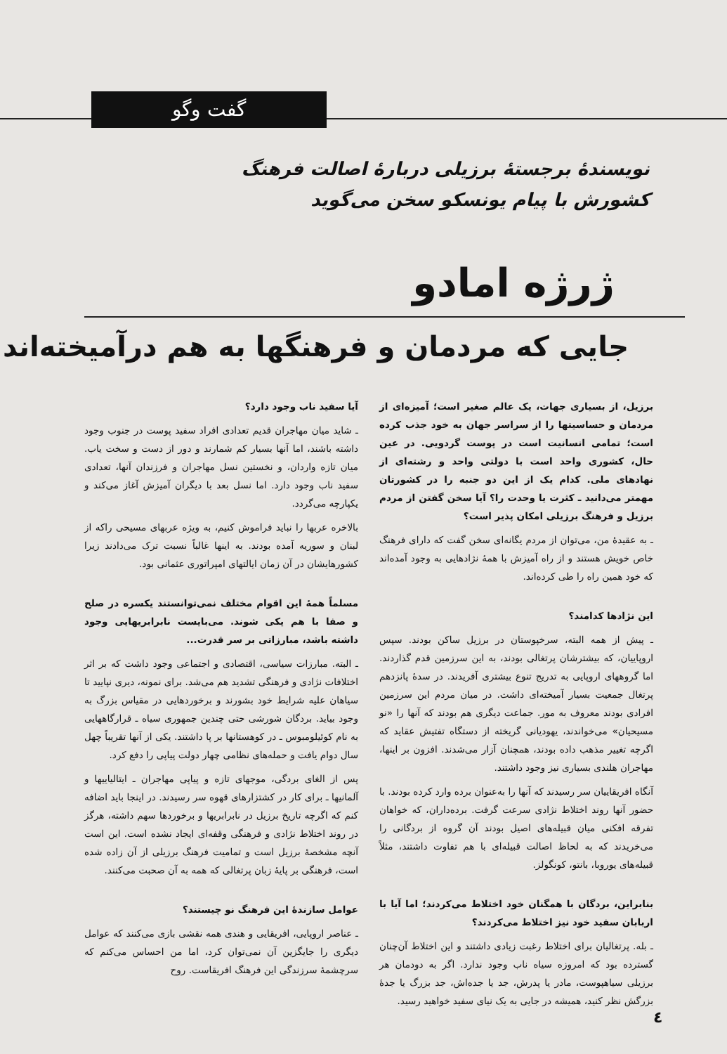گفت وگو
نویسندهٔ برجستهٔ برزیلی دربارهٔ اصالت فرهنگ کشورش با پیام یونسکو سخن می‌گوید
ژرژه امادو
جایی که مردمان و فرهنگها به هم درآمیخته‌اند
برزیل، از بسیاری جهات، یک عالم صغیر است؛ آمیزه‌ای از مردمان و حساسیتها را از سراسر جهان به خود جذب کرده است؛ تمامی انسانیت است در پوست گردویی. در عین حال، کشوری واحد است با دولتی واحد و رشته‌ای از نهادهای ملی. کدام یک از این دو جنبه را در کشورتان مهمتر می‌دانید ـ کثرت یا وحدت را؟ آیا سخن گفتن از مردم برزیل و فرهنگ برزیلی امکان پذیر است؟
ـ به عقیدهٔ من، می‌توان از مردم یگانه‌ای سخن گفت که دارای فرهنگ خاص خویش هستند و از راه آمیزش با همهٔ نژادهایی به وجود آمده‌اند که خود همین راه را طی کرده‌اند.
این نژادها کدامند؟
ـ پیش از همه البته، سرخپوستان در برزیل ساکن بودند. سپس اروپاییان، که بیشترشان پرتغالی بودند، به این سرزمین قدم گذاردند. اما گروههای اروپایی به تدریج تنوع بیشتری آفریدند. در سدهٔ پانزدهم پرتغال جمعیت بسیار آمیخته‌ای داشت. در میان مردم این سرزمین افرادی بودند معروف به مور. جماعت دیگری هم بودند که آنها را «نو مسیحیان» می‌خواندند، یهودیانی گریخته از دستگاه تفتیش عقاید که اگرچه تغییر مذهب داده بودند، همچنان آزار می‌شدند. افزون بر اینها، مهاجران هلندی بسیاری نیز وجود داشتند.
آنگاه افریقاییان سر رسیدند که آنها را به‌عنوان برده وارد کرده بودند. با حضور آنها روند اختلاط نژادی سرعت گرفت. برده‌داران، که خواهان تفرقه افکنی میان قبیله‌های اصیل بودند آن گروه از بردگانی را می‌خریدند که به لحاظ اصالت قبیله‌ای با هم تفاوت داشتند، مثلاً قبیله‌های یوروبا، بانتو، کونگولز.
بنابراین، بردگان با همگنان خود اختلاط می‌کردند؛ اما آیا با اربابان سفید خود نیز اختلاط می‌کردند؟
ـ بله. پرتغالیان برای اختلاط رغبت زیادی داشتند و این اختلاط آن‌چنان گسترده بود که امروزه سیاه ناب وجود ندارد. اگر به دودمان هر برزیلی سیاهپوست، مادر یا پدرش، جد یا جده‌اش، جد بزرگ یا جدهٔ بزرگش نظر کنید، همیشه در جایی به یک نیای سفید خواهید رسید.
آیا سفید ناب وجود دارد؟
ـ شاید میان مهاجران قدیم تعدادی افراد سفید پوست در جنوب وجود داشته باشند، اما آنها بسیار کم شمارند و دور از دست و سخت یاب. میان تازه واردان، و نخستین نسل مهاجران و فرزندان آنها، تعدادی سفید ناب وجود دارد. اما نسل بعد با دیگران آمیزش آغاز می‌کند و یکپارچه می‌گردد.
بالاخره عربها را نباید فراموش کنیم، به ویژه عربهای مسیحی راکه از لبنان و سوریه آمده بودند. به اینها غالباً نسبت ترک می‌دادند زیرا کشورهایشان در آن زمان ایالتهای امپراتوری عثمانی بود.
مسلماً همهٔ این اقوام مختلف نمی‌توانستند یکسره در صلح و صفا با هم یکی شوند. می‌بایست نابرابریهایی وجود داشته باشد، مبارزاتی بر سر قدرت...
ـ البته. مبارزات سیاسی، اقتصادی و اجتماعی وجود داشت که بر اثر اختلافات نژادی و فرهنگی تشدید هم می‌شد. برای نمونه، دیری نپایید تا سیاهان علیه شرایط خود بشورند و برخوردهایی در مقیاس بزرگ به وجود بیاید. بردگان شورشی حتی چندین جمهوری سیاه ـ قرارگاههایی به نام کوئیلومبوس ـ در کوهستانها بر پا داشتند. یکی از آنها تقریباً چهل سال دوام یافت و حمله‌های نظامی چهار دولت پیاپی را دفع کرد.
پس از الغای بردگی، موجهای تازه و پیاپی مهاجران ـ ایتالیاییها و آلمانیها ـ برای کار در کشتزارهای قهوه سر رسیدند. در اینجا باید اضافه کنم که اگرچه تاریخ برزیل در نابرابریها و برخوردها سهم داشته، هرگز در روند اختلاط نژادی و فرهنگی وقفه‌ای ایجاد نشده است. این است آنچه مشخصهٔ برزیل است و تمامیت فرهنگ برزیلی از آن زاده شده است، فرهنگی بر پایهٔ زبان پرتغالی که همه به آن صحبت می‌کنند.
عوامل سازندهٔ این فرهنگ نو چیستند؟
ـ عناصر اروپایی، افریقایی و هندی همه نقشی بازی می‌کنند که عوامل دیگری را جایگزین آن نمی‌توان کرد، اما من احساس می‌کنم که سرچشمهٔ سرزندگی این فرهنگ افریقاست. روح
٤